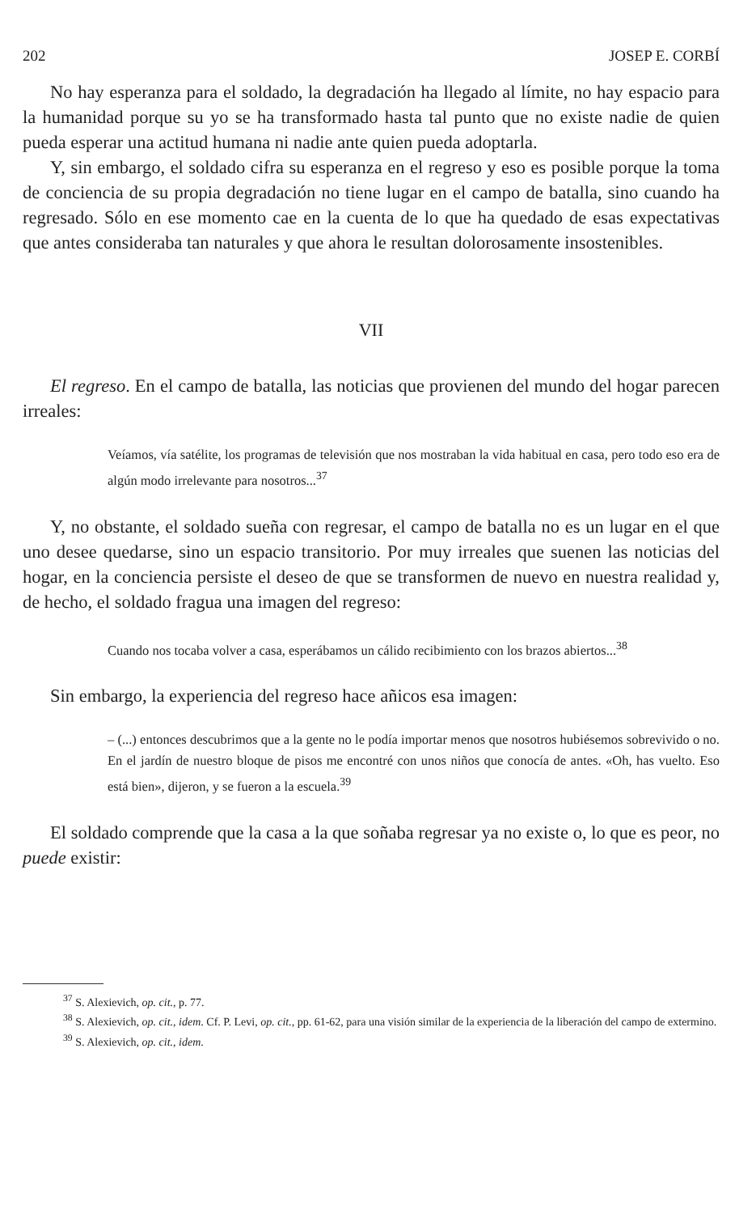202 JOSEP E. CORBÍ
No hay esperanza para el soldado, la degradación ha llegado al límite, no hay espacio para la humanidad porque su yo se ha transformado hasta tal punto que no existe nadie de quien pueda esperar una actitud humana ni nadie ante quien pueda adoptarla.
Y, sin embargo, el soldado cifra su esperanza en el regreso y eso es posible porque la toma de conciencia de su propia degradación no tiene lugar en el campo de batalla, sino cuando ha regresado. Sólo en ese momento cae en la cuenta de lo que ha quedado de esas expectativas que antes consideraba tan naturales y que ahora le resultan dolorosamente insostenibles.
VII
El regreso. En el campo de batalla, las noticias que provienen del mundo del hogar parecen irreales:
Veíamos, vía satélite, los programas de televisión que nos mostraban la vida habitual en casa, pero todo eso era de algún modo irrelevante para nosotros...<sup>37</sup>
Y, no obstante, el soldado sueña con regresar, el campo de batalla no es un lugar en el que uno desee quedarse, sino un espacio transitorio. Por muy irreales que suenen las noticias del hogar, en la conciencia persiste el deseo de que se transformen de nuevo en nuestra realidad y, de hecho, el soldado fragua una imagen del regreso:
Cuando nos tocaba volver a casa, esperábamos un cálido recibimiento con los brazos abiertos...<sup>38</sup>
Sin embargo, la experiencia del regreso hace añicos esa imagen:
– (...) entonces descubrimos que a la gente no le podía importar menos que nosotros hubiésemos sobrevivido o no. En el jardín de nuestro bloque de pisos me encontré con unos niños que conocía de antes. «Oh, has vuelto. Eso está bien», dijeron, y se fueron a la escuela.<sup>39</sup>
El soldado comprende que la casa a la que soñaba regresar ya no existe o, lo que es peor, no puede existir:
<sup>37</sup> S. Alexievich, op. cit., p. 77.
<sup>38</sup> S. Alexievich, op. cit., idem. Cf. P. Levi, op. cit., pp. 61-62, para una visión similar de la experiencia de la liberación del campo de extermino.
<sup>39</sup> S. Alexievich, op. cit., idem.